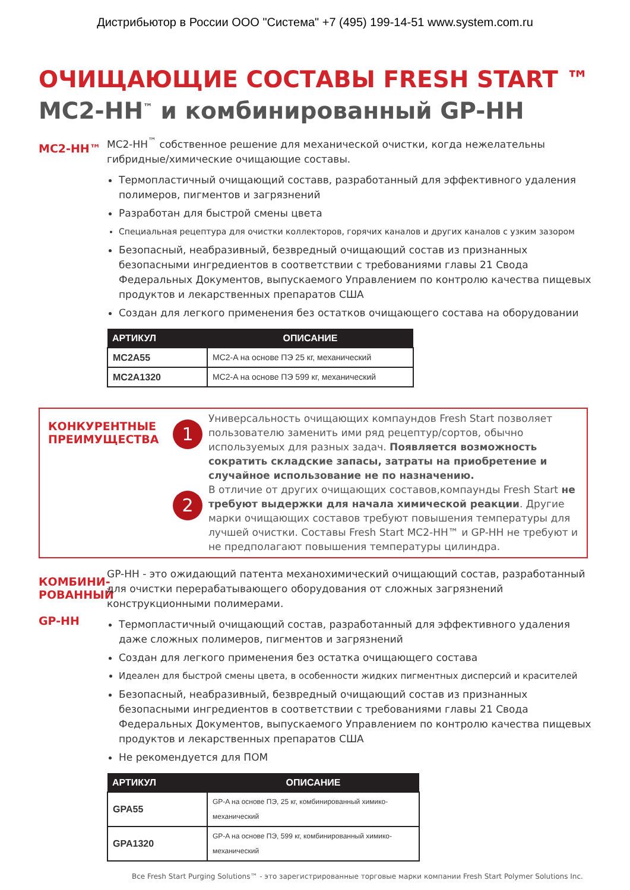Дистрибьютор в России ООО "Система" +7 (495) 199-14-51 www.system.com.ru
ОЧИЩАЮЩИЕ СОСТАВЫ FRESH START ™
MC2-HH<sup>™</sup> и комбинированный GP-HH
MC2-HH™
MC2-HH<sup>™</sup> собственное решение для механической очистки, когда нежелательны гибридные/химические очищающие составы.
Термопластичный очищающий составв, разработанный для эффективного удаления полимеров, пигментов и загрязнений
Разработан для быстрой смены цвета
Специальная рецептура для очистки коллекторов, горячих каналов и других каналов с узким зазором
Безопасный, неабразивный, безвредный очищающий состав из признанных безопасными ингредиентов в соответствии с требованиями главы 21 Свода Федеральных Документов, выпускаемого Управлением по контролю качества пищевых продуктов и лекарственных препаратов США
Создан для легкого применения без остатков очищающего состава на оборудовании
| АРТИКУЛ | ОПИСАНИЕ |
| --- | --- |
| MC2A55 | MC2-A на основе ПЭ 25 кг, механический |
| MC2A1320 | MC2-A на основе ПЭ 599 кг, механический |
КОНКУРЕНТНЫЕ ПРЕИМУЩЕСТВА
1
Универсальность очищающих компаундов Fresh Start позволяет пользователю заменить ими ряд рецептур/сортов, обычно используемых для разных задач. Появляется возможность сократить складские запасы, затраты на приобретение и случайное использование не по назначению.
2
В отличие от других очищающих составов,компаунды Fresh Start не требуют выдержки для начала химической реакции. Другие марки очищающих составов требуют повышения температуры для лучшей очистки. Составы Fresh Start MC2-HH™ и GP-HH не требуют и не предполагают повышения температуры цилиндра.
КОМБИНИ-
РОВАННЫЙ
GP-HH
GP-HH - это ожидающий патента механохимический очищающий состав, разработанный для очистки перерабатывающего оборудования от сложных загрязнений конструкционными полимерами.
Термопластичный очищающий состав, разработанный для эффективного удаления даже сложных полимеров, пигментов и загрязнений
Создан для легкого применения без остатка очищающего состава
Идеален для быстрой смены цвета, в особенности жидких пигментных дисперсий и красителей
Безопасный, неабразивный, безвредный очищающий состав из признанных безопасными ингредиентов в соответствии с требованиями главы 21 Свода Федеральных Документов, выпускаемого Управлением по контролю качества пищевых продуктов и лекарственных препаратов США
Не рекомендуется для ПОМ
| АРТИКУЛ | ОПИСАНИЕ |
| --- | --- |
| GPA55 | GP-A на основе ПЭ, 25 кг, комбинированный химико-механический |
| GPA1320 | GP-A на основе ПЭ, 599 кг, комбинированный химико-механический |
Все Fresh Start Purging Solutions™ - это зарегистрированные торговые марки компании Fresh Start Polymer Solutions Inc.